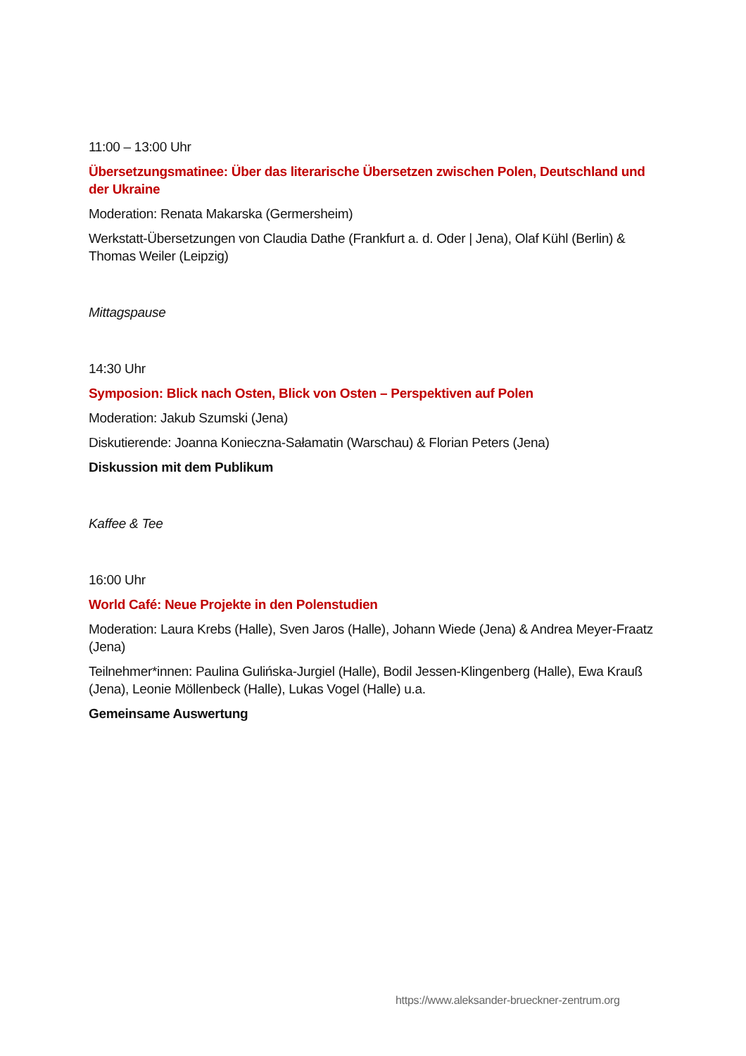11:00 – 13:00 Uhr
Übersetzungsmatinee: Über das literarische Übersetzen zwischen Polen, Deutschland und der Ukraine
Moderation: Renata Makarska (Germersheim)
Werkstatt-Übersetzungen von Claudia Dathe (Frankfurt a. d. Oder | Jena), Olaf Kühl (Berlin) & Thomas Weiler (Leipzig)
Mittagspause
14:30 Uhr
Symposion: Blick nach Osten, Blick von Osten – Perspektiven auf Polen
Moderation: Jakub Szumski (Jena)
Diskutierende: Joanna Konieczna-Sałamatin (Warschau) & Florian Peters (Jena)
Diskussion mit dem Publikum
Kaffee & Tee
16:00 Uhr
World Café: Neue Projekte in den Polenstudien
Moderation: Laura Krebs (Halle), Sven Jaros (Halle), Johann Wiede (Jena) & Andrea Meyer-Fraatz (Jena)
Teilnehmer*innen: Paulina Gulińska-Jurgiel (Halle), Bodil Jessen-Klingenberg (Halle), Ewa Krauß (Jena), Leonie Möllenbeck (Halle), Lukas Vogel (Halle) u.a.
Gemeinsame Auswertung
https://www.aleksander-brueckner-zentrum.org